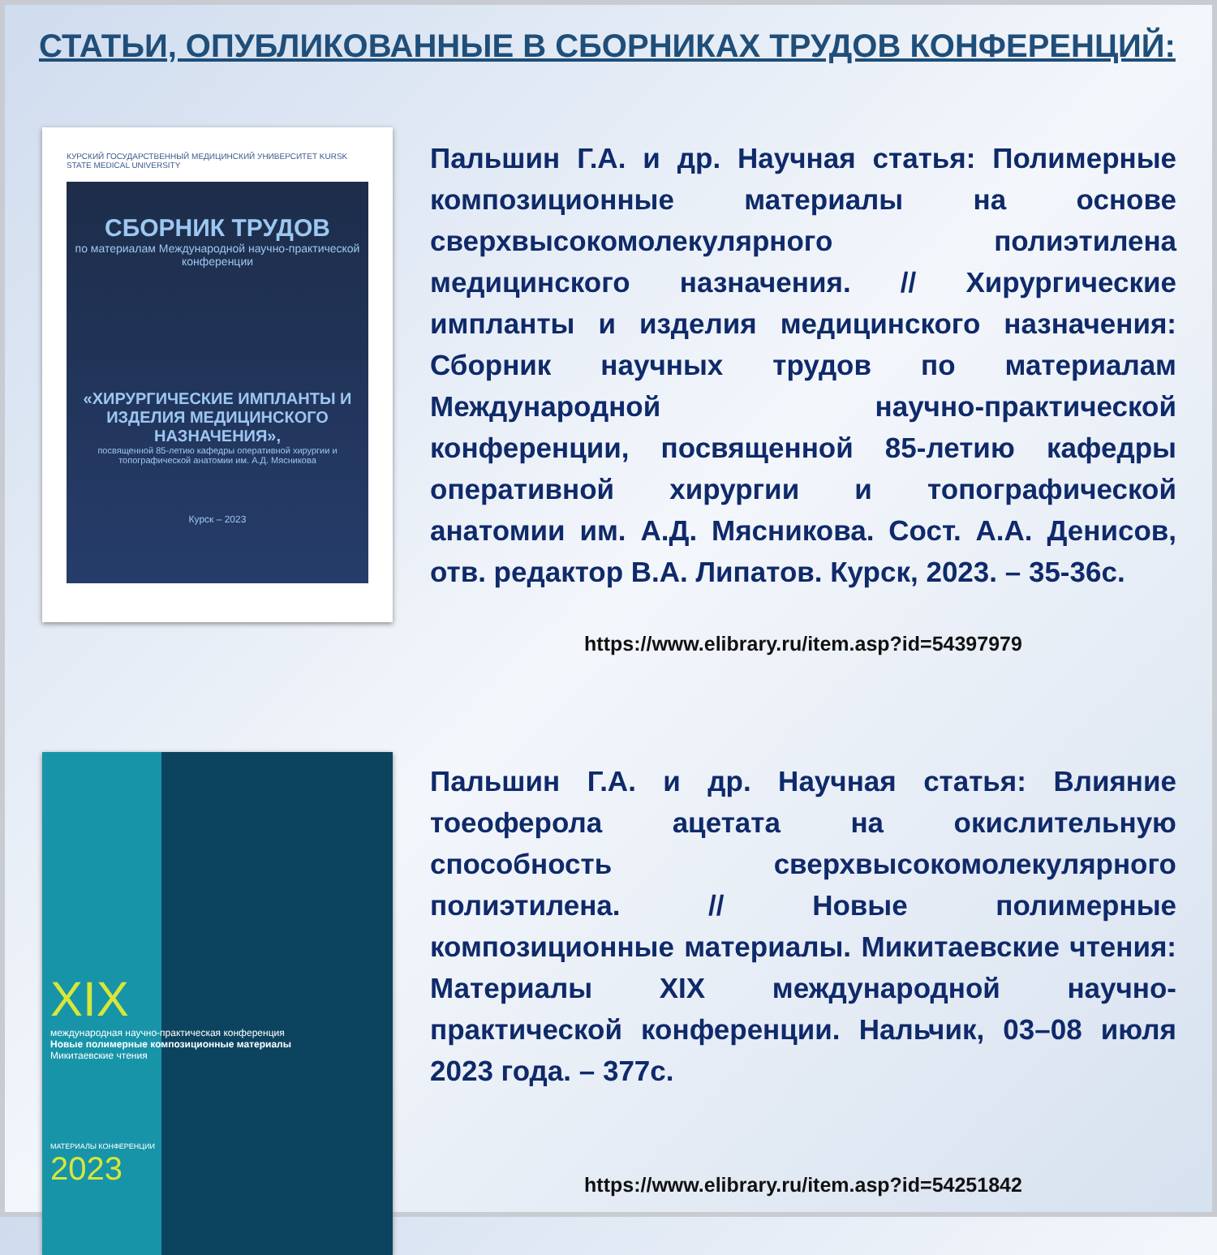СТАТЬИ, ОПУБЛИКОВАННЫЕ В СБОРНИКАХ ТРУДОВ КОНФЕРЕНЦИЙ:
КУРСКИЙ ГОСУДАРСТВЕННЫЙ МЕДИЦИНСКИЙ УНИВЕРСИТЕТ KURSK STATE MEDICAL UNIVERSITY
СБОРНИК ТРУДОВ
по материалам Международной научно-практической конференции
«ХИРУРГИЧЕСКИЕ ИМПЛАНТЫ И ИЗДЕЛИЯ МЕДИЦИНСКОГО НАЗНАЧЕНИЯ»,
посвященной 85-летию кафедры оперативной хирургии и топографической анатомии им. А.Д. Мясникова
Курск – 2023
Пальшин Г.А. и др. Научная статья: Полимерные композиционные материалы на основе сверхвысокомолекулярного полиэтилена медицинского назначения. // Хирургические импланты и изделия медицинского назначения: Сборник научных трудов по материалам Международной научно-практической конференции, посвященной 85-летию кафедры оперативной хирургии и топографической анатомии им. А.Д. Мясникова. Сост. А.А. Денисов, отв. редактор В.А. Липатов. Курск, 2023. – 35-36с.
https://www.elibrary.ru/item.asp?id=54397979
XIX
международная научно-практическая конференция
Новые полимерные композиционные материалы
Микитаевские чтения
МАТЕРИАЛЫ КОНФЕРЕНЦИИ
2023
Пальшин Г.А. и др. Научная статья: Влияние тоеоферола ацетата на окислительную способность сверхвысокомолекулярного полиэтилена. // Новые полимерные композиционные материалы. Микитаевские чтения: Материалы XIX международной научно-практической конференции. Нальчик, 03–08 июля 2023 года. – 377с.
https://www.elibrary.ru/item.asp?id=54251842